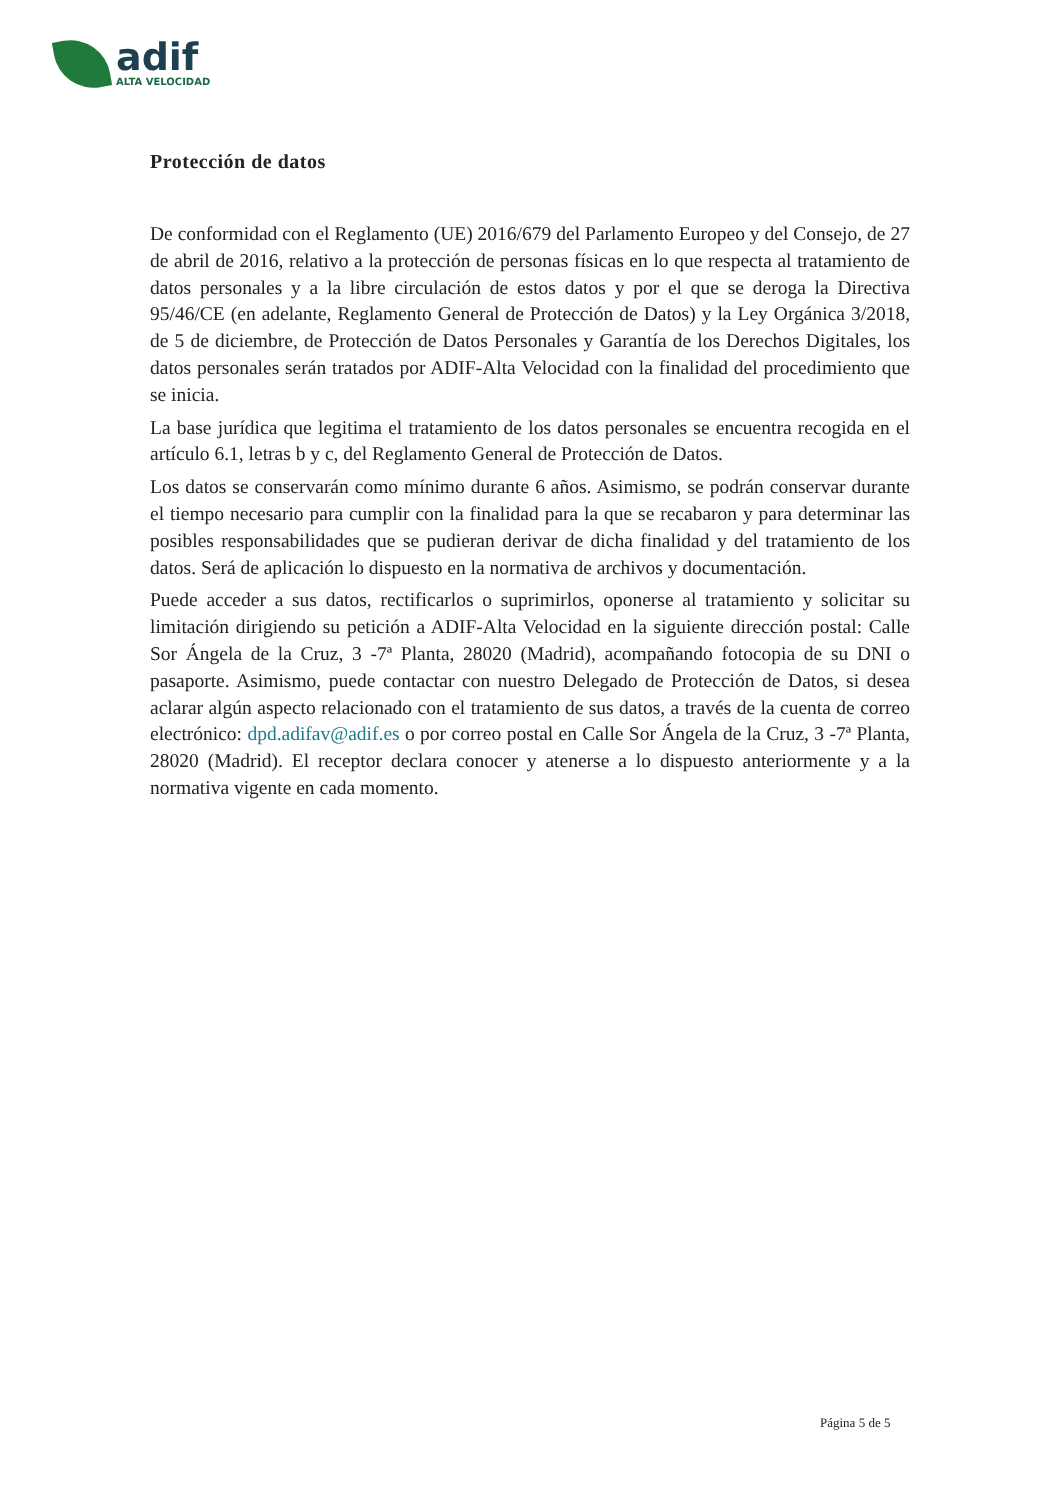adif
ALTA VELOCIDAD
Protección de datos
De conformidad con el Reglamento (UE) 2016/679 del Parlamento Europeo y del Consejo, de 27 de abril de 2016, relativo a la protección de personas físicas en lo que respecta al tratamiento de datos personales y a la libre circulación de estos datos y por el que se deroga la Directiva 95/46/CE (en adelante, Reglamento General de Protección de Datos) y la Ley Orgánica 3/2018, de 5 de diciembre, de Protección de Datos Personales y Garantía de los Derechos Digitales, los datos personales serán tratados por ADIF-Alta Velocidad con la finalidad del procedimiento que se inicia.
La base jurídica que legitima el tratamiento de los datos personales se encuentra recogida en el artículo 6.1, letras b y c, del Reglamento General de Protección de Datos.
Los datos se conservarán como mínimo durante 6 años. Asimismo, se podrán conservar durante el tiempo necesario para cumplir con la finalidad para la que se recabaron y para determinar las posibles responsabilidades que se pudieran derivar de dicha finalidad y del tratamiento de los datos. Será de aplicación lo dispuesto en la normativa de archivos y documentación.
Puede acceder a sus datos, rectificarlos o suprimirlos, oponerse al tratamiento y solicitar su limitación dirigiendo su petición a ADIF-Alta Velocidad en la siguiente dirección postal: Calle Sor Ángela de la Cruz, 3 -7ª Planta, 28020 (Madrid), acompañando fotocopia de su DNI o pasaporte. Asimismo, puede contactar con nuestro Delegado de Protección de Datos, si desea aclarar algún aspecto relacionado con el tratamiento de sus datos, a través de la cuenta de correo electrónico: dpd.adifav@adif.es o por correo postal en Calle Sor Ángela de la Cruz, 3 -7ª Planta, 28020 (Madrid). El receptor declara conocer y atenerse a lo dispuesto anteriormente y a la normativa vigente en cada momento.
Página 5 de 5